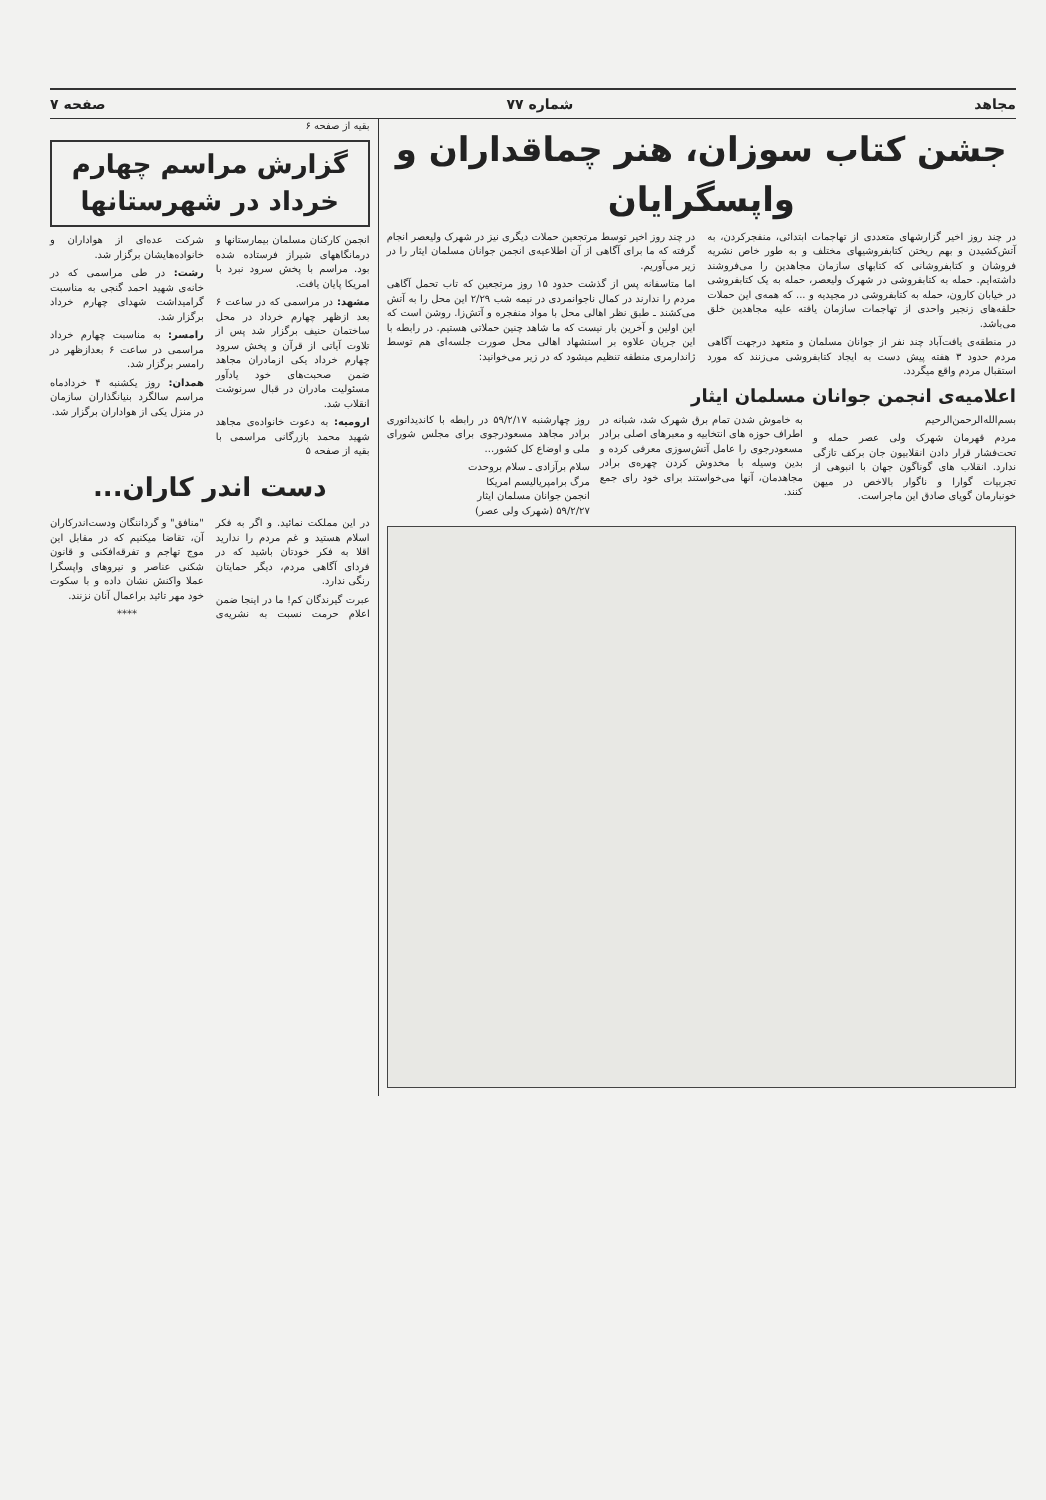مجاهد شماره ۷۷ صفحه ۷
جشن کتاب سوزان، هنر چماقداران و واپسگرایان
در چند روز اخیر گزارشهای متعددی از تهاجمات ابتدائی، منفجرکردن، به آتش‌کشیدن و بهم ریختن کتابفروشیهای مختلف و به طور خاص نشریه فروشان و کتابفروشانی که کتابهای سازمان مجاهدین را می‌فروشند داشته‌ایم. حمله به کتابفروشی در شهرک ولیعصر، حمله به یک کتابفروشی در خیابان کارون، حمله به کتابفروشی در مجیدیه و ... که همه‌ی این حملات حلقه‌های زنجیر واحدی از تهاجمات سازمان یافته علیه مجاهدین خلق می‌باشد.
در منطقه‌ی یافت‌آباد چند نفر از جوانان مسلمان و متعهد درجهت آگاهی مردم حدود ۳ هفته پیش دست به ایجاد کتابفروشی می‌زنند که مورد استقبال مردم واقع میگردد.
در چند روز اخیر توسط مرتجعین حملات دیگری نیز در شهرک ولیعصر انجام گرفته که ما برای آگاهی از آن اطلاعیه‌ی انجمن جوانان مسلمان ایثار را در زیر می‌آوریم.
اما متاسفانه پس از گذشت حدود ۱۵ روز مرتجعین که تاب تحمل آگاهی مردم را ندارند در کمال ناجوانمردی در نیمه شب ۲/۲۹ این محل را به آتش می‌کشند ـ طبق نظر اهالی محل با مواد منفجره و آتش‌زا. روشن است که این اولین و آخرین بار نیست که ما شاهد چنین حملاتی هستیم. در رابطه با این جریان علاوه بر استشهاد اهالی محل صورت جلسه‌ای هم توسط ژاندارمری منطقه تنظیم میشود که در زیر می‌خوانید:
اعلامیه‌ی انجمن جوانان مسلمان ایثار
بسم‌الله‌الرحمن‌الرحیم
مردم قهرمان شهرک ولی عصر حمله و تحت‌فشار قرار دادن انقلابیون جان برکف تازگی ندارد. انقلاب های گوناگون جهان با انبوهی از تجربیات گوارا و ناگوار بالاخص در میهن خونبارمان گویای صادق این ماجراست.
به خاموش شدن تمام برق شهرک شد، شبانه در اطراف حوزه های انتخابیه و معبرهای اصلی برادر مسعودرجوی را عامل آتش‌سوزی معرفی کرده و بدین وسیله با مخدوش کردن چهره‌ی برادر مجاهدمان، آنها می‌خواستند برای خود رای جمع کنند.
روز چهارشنبه ۵۹/۲/۱۷ در رابطه با کاندیداتوری برادر مجاهد مسعودرجوی برای مجلس شورای ملی و اوضاع کل کشور...
سلام برآزادی ـ سلام بروحدت
مرگ برامپریالیسم امریکا
انجمن جوانان مسلمان ایثار
۵۹/۲/۲۷ (شهرک ولی عصر)
بقیه از صفحه ۶
گزارش مراسم چهارم خرداد در شهرستانها
انجمن کارکنان مسلمان بیمارستانها و درمانگاههای شیراز فرستاده شده بود. مراسم با پخش سرود نبرد با امریکا پایان یافت.
مشهد: در مراسمی که در ساعت ۶ بعد ازظهر چهارم خرداد در محل ساختمان حنیف برگزار شد پس از تلاوت آیاتی از قرآن و پخش سرود چهارم خرداد یکی ازمادران مجاهد ضمن صحبت‌های خود یادآور مسئولیت مادران در قبال سرنوشت انقلاب شد.
ارومیه: به دعوت خانواده‌ی مجاهد شهید محمد بازرگانی مراسمی با شرکت عده‌ای از هواداران و خانواده‌هایشان برگزار شد.
رشت: در طی مراسمی که در خانه‌ی شهید احمد گنجی به مناسبت گرامیداشت شهدای چهارم خرداد برگزار شد.
رامسر: به مناسبت چهارم خرداد مراسمی در ساعت ۶ بعدازظهر در رامسر برگزار شد.
همدان: روز یکشنبه ۴ خردادماه مراسم سالگرد بنیانگذاران سازمان در منزل یکی از هواداران برگزار شد.
بقیه از صفحه ۵
دست اندر کاران...
در این مملکت نمائید. و اگر به فکر اسلام هستید و غم مردم را ندارید اقلا به فکر خودتان باشید که در فردای آگاهی مردم، دیگر حمایتان رنگی ندارد.
عبرت گیرندگان کم! ما در اینجا ضمن اعلام حرمت نسبت به نشریه‌ی "منافق" و گرداننگان ودست‌اندرکاران آن، تقاضا میکنیم که در مقابل این موج تهاجم و تفرقه‌افکنی و قانون شکنی عناصر و نیروهای واپسگرا عملا واکنش نشان داده و با سکوت خود مهر تائید براعمال آنان نزنند.
****